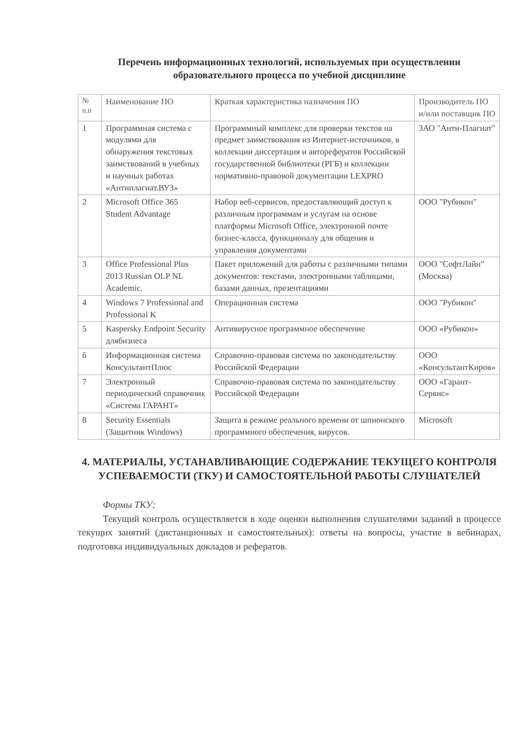Перечень информационных технологий, используемых при осуществлении образовательного процесса по учебной дисциплине
| № п.п | Наименование ПО | Краткая характеристика назначения ПО | Производитель ПО и/или поставщик ПО |
| --- | --- | --- | --- |
| 1 | Программная система с модулями для обнаружения текстовых заимствований в учебных и научных работах «Антиплагиат.ВУЗ» | Программный комплекс для проверки текстов на предмет заимствования из Интернет-источников, в коллекции диссертация и авторефератов Российской государственной библиотеки (РГБ) и коллекции нормативно-правовой документации LEXPRO | ЗАО "Анти-Плагиат" |
| 2 | Microsoft Office 365 Student Advantage | Набор веб-сервисов, предоставляющий доступ к различным программам и услугам на основе платформы Microsoft Office, электронной почте бизнес-класса, функционалу для общения и управления документами | ООО "Рубикон" |
| 3 | Office Professional Plus 2013 Russian OLP NL Academic. | Пакет приложений для работы с различными типами документов: текстами, электронными таблицами, базами данных, презентациями | ООО "СофтЛайн" (Москва) |
| 4 | Windows 7 Professional and Professional K | Операционная система | ООО "Рубикон" |
| 5 | Kaspersky Endpoint Security длябизнеса | Антивирусное программное обеспечение | ООО «Рубикон» |
| 6 | Информационная система КонсультантПлюс | Справочно-правовая система по законодательству Российской Федерации | ООО «КонсультантКиров» |
| 7 | Электронный периодический справочник «Система ГАРАНТ» | Справочно-правовая система по законодательству Российской Федерации | ООО «Гарант-Сервис» |
| 8 | Security Essentials (Защитник Windows) | Защита в режиме реального времени от шпионского программного обеспечения, вирусов. | Microsoft |
4. МАТЕРИАЛЫ, УСТАНАВЛИВАЮЩИЕ СОДЕРЖАНИЕ ТЕКУЩЕГО КОНТРОЛЯ УСПЕВАЕМОСТИ (ТКУ) И САМОСТОЯТЕЛЬНОЙ РАБОТЫ СЛУШАТЕЛЕЙ
Формы ТКУ:
Текущий контроль осуществляется в ходе оценки выполнения слушателями заданий в процессе текущих занятий (дистанционных и самостоятельных): ответы на вопросы, участие в вебинарах, подготовка индивидуальных докладов и рефератов.